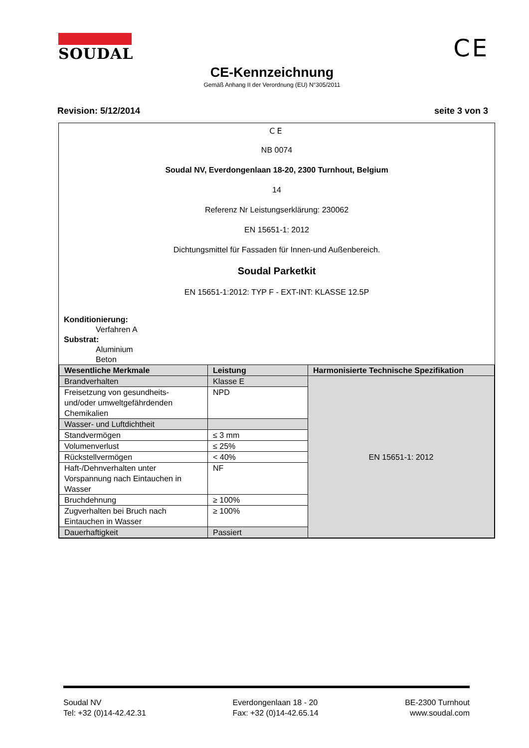SOUDAL CE
CE-Kennzeichnung
Gemäß Anhang II der Verordnung (EU) N°305/2011
Revision: 5/12/2014 seite 3 von 3
CE
NB 0074
Soudal NV, Everdongenlaan 18-20, 2300 Turnhout, Belgium
14
Referenz Nr Leistungserklärung: 230062
EN 15651-1: 2012
Dichtungsmittel für Fassaden für Innen-und Außenbereich.
Soudal Parketkit
EN 15651-1:2012: TYP F - EXT-INT: KLASSE 12.5P
Konditionierung:
Verfahren A
Substrat:
Aluminium
Beton
| Wesentliche Merkmale | Leistung | Harmonisierte Technische Spezifikation |
| --- | --- | --- |
| Brandverhalten | Klasse E | EN 15651-1: 2012 |
| Freisetzung von gesundheits- und/oder umweltgefährdenden Chemikalien | NPD | |
| Wasser- und Luftdichtheit | | |
| Standvermögen | ≤ 3 mm | |
| Volumenverlust | ≤ 25% | |
| Rückstellvermögen | < 40% | |
| Haft-/Dehnverhalten unter Vorspannung nach Eintauchen in Wasser | NF | |
| Bruchdehnung | ≥ 100% | |
| Zugverhalten bei Bruch nach Eintauchen in Wasser | ≥ 100% | |
| Dauerhaftigkeit | Passiert | |
Soudal NV
Tel: +32 (0)14-42.42.31
Everdongenlaan 18 - 20
Fax: +32 (0)14-42.65.14
BE-2300 Turnhout
www.soudal.com